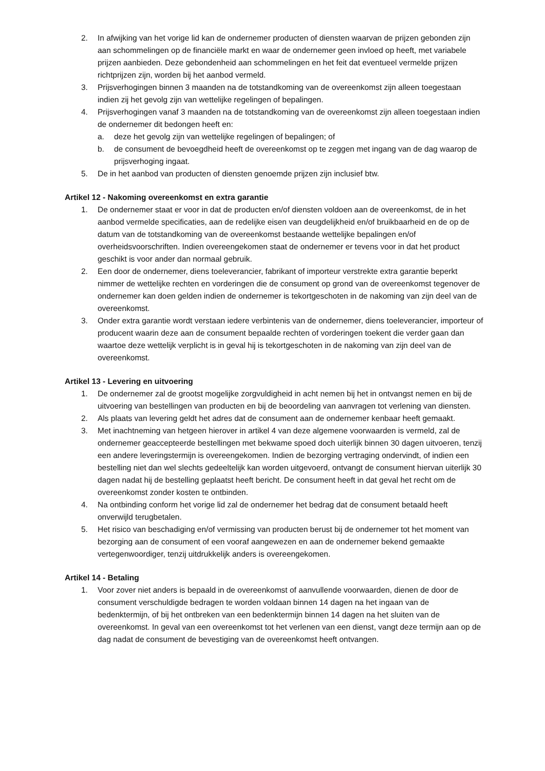2. In afwijking van het vorige lid kan de ondernemer producten of diensten waarvan de prijzen gebonden zijn aan schommelingen op de financiële markt en waar de ondernemer geen invloed op heeft, met variabele prijzen aanbieden. Deze gebondenheid aan schommelingen en het feit dat eventueel vermelde prijzen richtprijzen zijn, worden bij het aanbod vermeld.
3. Prijsverhogingen binnen 3 maanden na de totstandkoming van de overeenkomst zijn alleen toegestaan indien zij het gevolg zijn van wettelijke regelingen of bepalingen.
4. Prijsverhogingen vanaf 3 maanden na de totstandkoming van de overeenkomst zijn alleen toegestaan indien de ondernemer dit bedongen heeft en:
a. deze het gevolg zijn van wettelijke regelingen of bepalingen; of
b. de consument de bevoegdheid heeft de overeenkomst op te zeggen met ingang van de dag waarop de prijsverhoging ingaat.
5. De in het aanbod van producten of diensten genoemde prijzen zijn inclusief btw.
Artikel 12 - Nakoming overeenkomst en extra garantie
1. De ondernemer staat er voor in dat de producten en/of diensten voldoen aan de overeenkomst, de in het aanbod vermelde specificaties, aan de redelijke eisen van deugdelijkheid en/of bruikbaarheid en de op de datum van de totstandkoming van de overeenkomst bestaande wettelijke bepalingen en/of overheidsvoorschriften. Indien overeengekomen staat de ondernemer er tevens voor in dat het product geschikt is voor ander dan normaal gebruik.
2. Een door de ondernemer, diens toeleverancier, fabrikant of importeur verstrekte extra garantie beperkt nimmer de wettelijke rechten en vorderingen die de consument op grond van de overeenkomst tegenover de ondernemer kan doen gelden indien de ondernemer is tekortgeschoten in de nakoming van zijn deel van de overeenkomst.
3. Onder extra garantie wordt verstaan iedere verbintenis van de ondernemer, diens toeleverancier, importeur of producent waarin deze aan de consument bepaalde rechten of vorderingen toekent die verder gaan dan waartoe deze wettelijk verplicht is in geval hij is tekortgeschoten in de nakoming van zijn deel van de overeenkomst.
Artikel 13 - Levering en uitvoering
1. De ondernemer zal de grootst mogelijke zorgvuldigheid in acht nemen bij het in ontvangst nemen en bij de uitvoering van bestellingen van producten en bij de beoordeling van aanvragen tot verlening van diensten.
2. Als plaats van levering geldt het adres dat de consument aan de ondernemer kenbaar heeft gemaakt.
3. Met inachtneming van hetgeen hierover in artikel 4 van deze algemene voorwaarden is vermeld, zal de ondernemer geaccepteerde bestellingen met bekwame spoed doch uiterlijk binnen 30 dagen uitvoeren, tenzij een andere leveringstermijn is overeengekomen. Indien de bezorging vertraging ondervindt, of indien een bestelling niet dan wel slechts gedeeltelijk kan worden uitgevoerd, ontvangt de consument hiervan uiterlijk 30 dagen nadat hij de bestelling geplaatst heeft bericht. De consument heeft in dat geval het recht om de overeenkomst zonder kosten te ontbinden.
4. Na ontbinding conform het vorige lid zal de ondernemer het bedrag dat de consument betaald heeft onverwijld terugbetalen.
5. Het risico van beschadiging en/of vermissing van producten berust bij de ondernemer tot het moment van bezorging aan de consument of een vooraf aangewezen en aan de ondernemer bekend gemaakte vertegenwoordiger, tenzij uitdrukkelijk anders is overeengekomen.
Artikel 14 - Betaling
1. Voor zover niet anders is bepaald in de overeenkomst of aanvullende voorwaarden, dienen de door de consument verschuldigde bedragen te worden voldaan binnen 14 dagen na het ingaan van de bedenktermijn, of bij het ontbreken van een bedenktermijn binnen 14 dagen na het sluiten van de overeenkomst. In geval van een overeenkomst tot het verlenen van een dienst, vangt deze termijn aan op de dag nadat de consument de bevestiging van de overeenkomst heeft ontvangen.